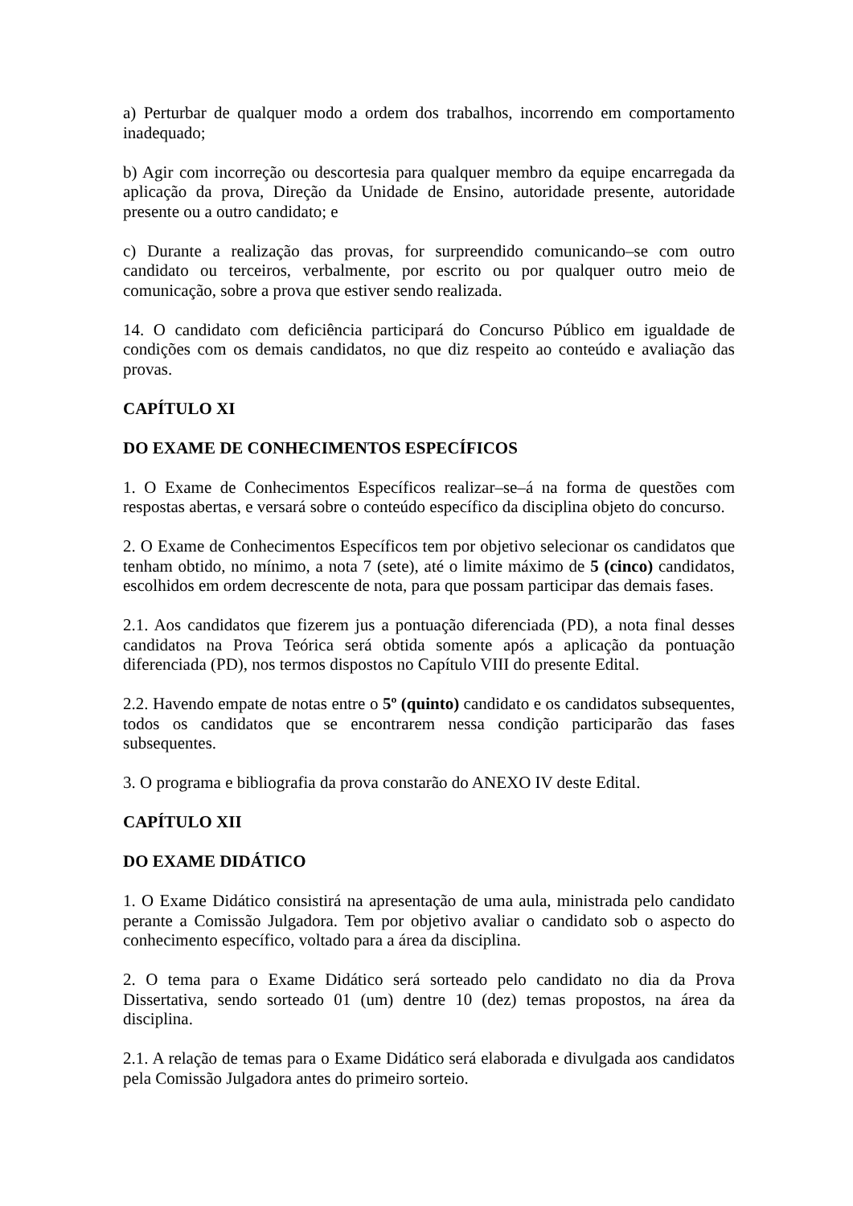a) Perturbar de qualquer modo a ordem dos trabalhos, incorrendo em comportamento inadequado;
b) Agir com incorreção ou descortesia para qualquer membro da equipe encarregada da aplicação da prova, Direção da Unidade de Ensino, autoridade presente, autoridade presente ou a outro candidato; e
c) Durante a realização das provas, for surpreendido comunicando–se com outro candidato ou terceiros, verbalmente, por escrito ou por qualquer outro meio de comunicação, sobre a prova que estiver sendo realizada.
14. O candidato com deficiência participará do Concurso Público em igualdade de condições com os demais candidatos, no que diz respeito ao conteúdo e avaliação das provas.
CAPÍTULO XI
DO EXAME DE CONHECIMENTOS ESPECÍFICOS
1. O Exame de Conhecimentos Específicos realizar–se–á na forma de questões com respostas abertas, e versará sobre o conteúdo específico da disciplina objeto do concurso.
2. O Exame de Conhecimentos Específicos tem por objetivo selecionar os candidatos que tenham obtido, no mínimo, a nota 7 (sete), até o limite máximo de 5 (cinco) candidatos, escolhidos em ordem decrescente de nota, para que possam participar das demais fases.
2.1. Aos candidatos que fizerem jus a pontuação diferenciada (PD), a nota final desses candidatos na Prova Teórica será obtida somente após a aplicação da pontuação diferenciada (PD), nos termos dispostos no Capítulo VIII do presente Edital.
2.2. Havendo empate de notas entre o 5º (quinto) candidato e os candidatos subsequentes, todos os candidatos que se encontrarem nessa condição participarão das fases subsequentes.
3. O programa e bibliografia da prova constarão do ANEXO IV deste Edital.
CAPÍTULO XII
DO EXAME DIDÁTICO
1. O Exame Didático consistirá na apresentação de uma aula, ministrada pelo candidato perante a Comissão Julgadora. Tem por objetivo avaliar o candidato sob o aspecto do conhecimento específico, voltado para a área da disciplina.
2. O tema para o Exame Didático será sorteado pelo candidato no dia da Prova Dissertativa, sendo sorteado 01 (um) dentre 10 (dez) temas propostos, na área da disciplina.
2.1. A relação de temas para o Exame Didático será elaborada e divulgada aos candidatos pela Comissão Julgadora antes do primeiro sorteio.